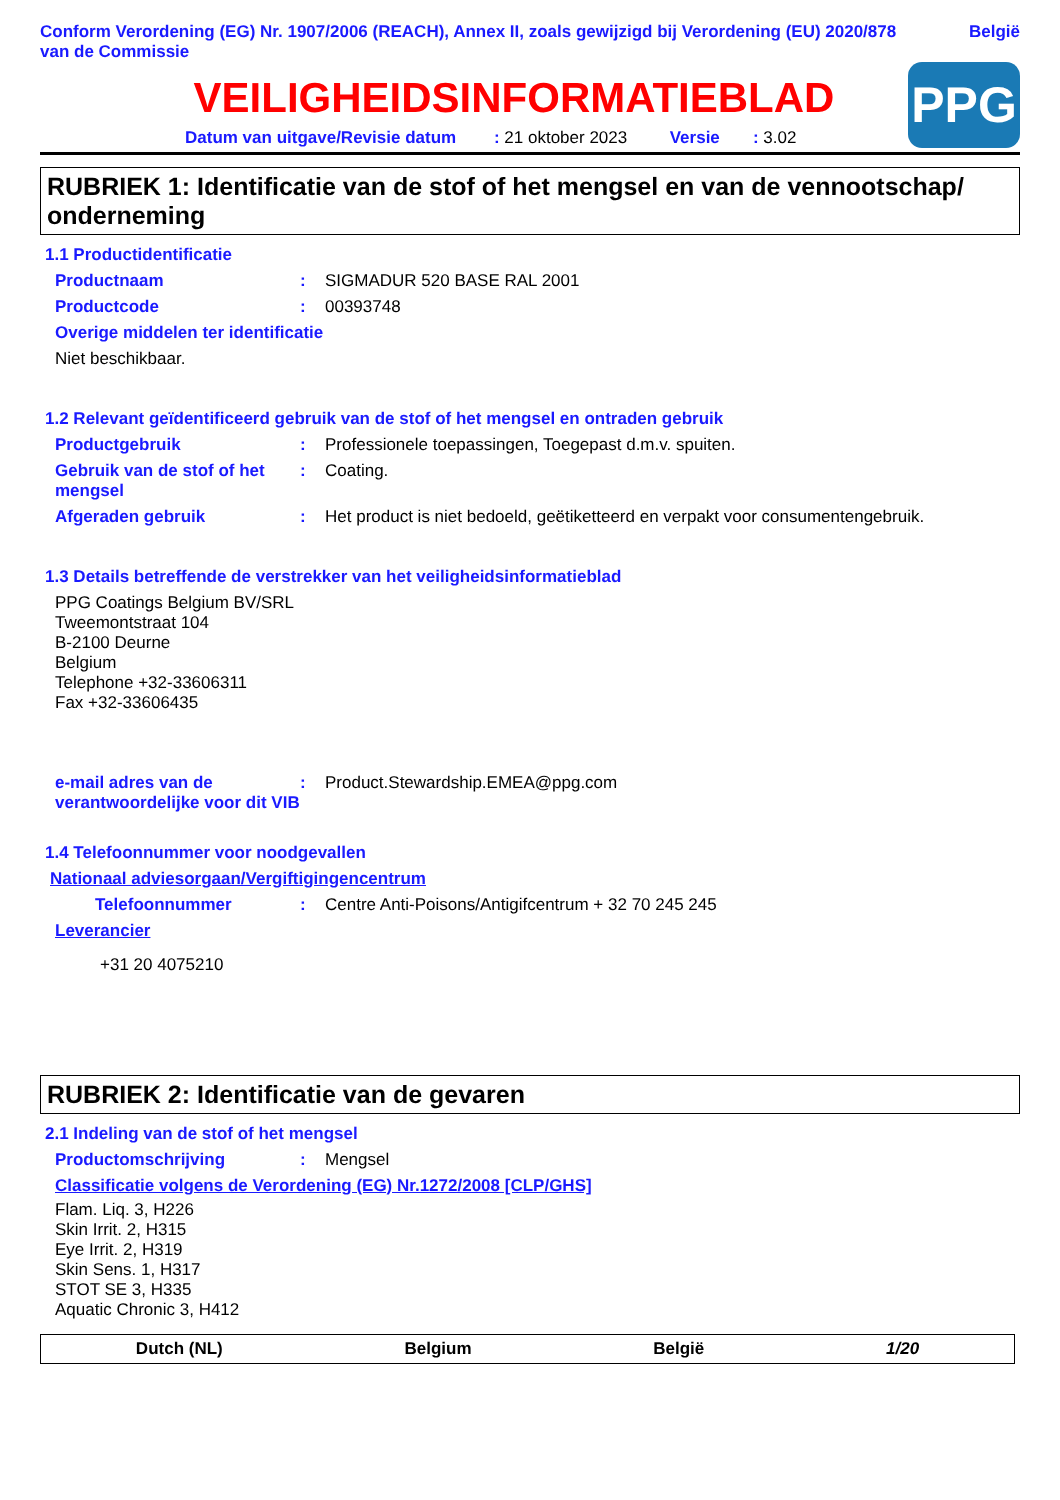Conform Verordening (EG) Nr. 1907/2006 (REACH), Annex II, zoals gewijzigd bij Verordening (EU) 2020/878 van de Commissie
België
VEILIGHEIDSINFORMATIEBLAD
Datum van uitgave/Revisie datum : 21 oktober 2023 Versie : 3.02
PPG
RUBRIEK 1: Identificatie van de stof of het mengsel en van de vennootschap/ onderneming
1.1 Productidentificatie
Productnaam : SIGMADUR 520 BASE RAL 2001
Productcode : 00393748
Overige middelen ter identificatie
Niet beschikbaar.
1.2 Relevant geïdentificeerd gebruik van de stof of het mengsel en ontraden gebruik
Productgebruik : Professionele toepassingen, Toegepast d.m.v. spuiten.
Gebruik van de stof of het mengsel
: Coating.
Afgeraden gebruik : Het product is niet bedoeld, geëtiketteerd en verpakt voor consumentengebruik.
1.3 Details betreffende de verstrekker van het veiligheidsinformatieblad
PPG Coatings Belgium BV/SRL
Tweemontstraat 104
B-2100 Deurne
Belgium
Telephone +32-33606311
Fax +32-33606435
e-mail adres van de verantwoordelijke voor dit VIB
: Product.Stewardship.EMEA@ppg.com
1.4 Telefoonnummer voor noodgevallen
Nationaal adviesorgaan/Vergiftigingencentrum
Telefoonnummer : Centre Anti-Poisons/Antigifcentrum + 32 70 245 245
Leverancier
+31 20 4075210
RUBRIEK 2: Identificatie van de gevaren
2.1 Indeling van de stof of het mengsel
Productomschrijving : Mengsel
Classificatie volgens de Verordening (EG) Nr.1272/2008 [CLP/GHS]
Flam. Liq. 3, H226
Skin Irrit. 2, H315
Eye Irrit. 2, H319
Skin Sens. 1, H317
STOT SE 3, H335
Aquatic Chronic 3, H412
Dutch (NL) Belgium België 1/20